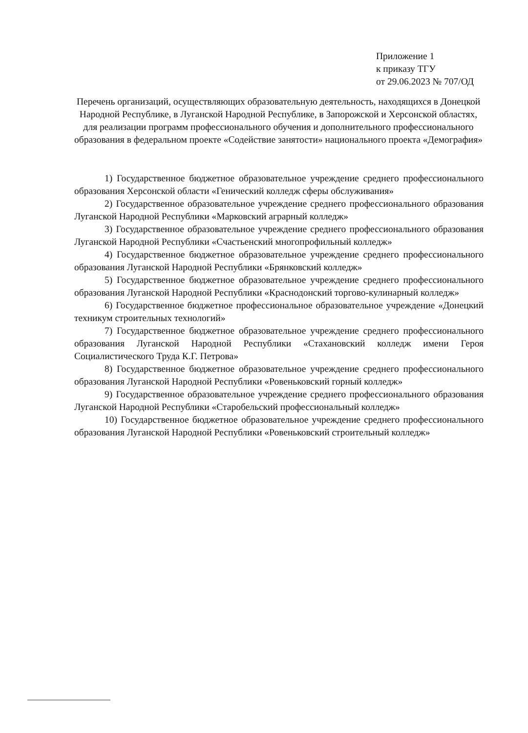Приложение 1
к приказу ТГУ
от 29.06.2023 № 707/ОД
Перечень организаций, осуществляющих образовательную деятельность, находящихся в Донецкой Народной Республике, в Луганской Народной Республике, в Запорожской и Херсонской областях, для реализации программ профессионального обучения и дополнительного профессионального образования в федеральном проекте «Содействие занятости» национального проекта «Демография»
1) Государственное бюджетное образовательное учреждение среднего профессионального образования Херсонской области «Генический колледж сферы обслуживания»
2) Государственное образовательное учреждение среднего профессионального образования Луганской Народной Республики «Марковский аграрный колледж»
3) Государственное образовательное учреждение среднего профессионального образования Луганской Народной Республики «Счастьенский многопрофильный колледж»
4) Государственное бюджетное образовательное учреждение среднего профессионального образования Луганской Народной Республики «Брянковский колледж»
5) Государственное бюджетное образовательное учреждение среднего профессионального образования Луганской Народной Республики «Краснодонский торгово-кулинарный колледж»
6) Государственное бюджетное профессиональное образовательное учреждение «Донецкий техникум строительных технологий»
7) Государственное бюджетное образовательное учреждение среднего профессионального образования Луганской Народной Республики «Стахановский колледж имени Героя Социалистического Труда К.Г. Петрова»
8) Государственное бюджетное образовательное учреждение среднего профессионального образования Луганской Народной Республики «Ровеньковский горный колледж»
9) Государственное образовательное учреждение среднего профессионального образования Луганской Народной Республики «Старобельский профессиональный колледж»
10) Государственное бюджетное образовательное учреждение среднего профессионального образования Луганской Народной Республики «Ровеньковский строительный колледж»